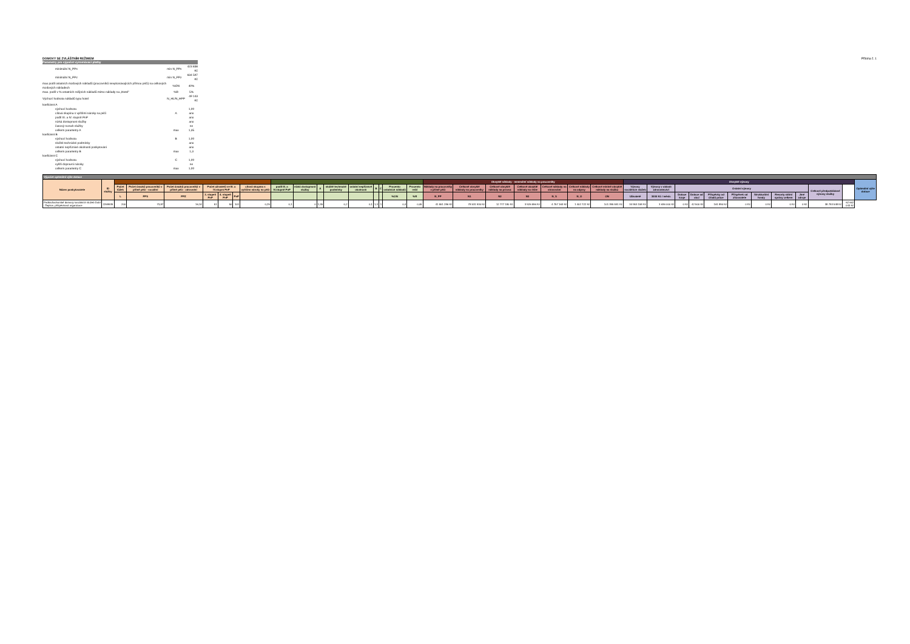DOMOVY SE ZVLÁŠTNÍM REŽIMEM Příloha č. 1
| Parametry pro výpočet vyrovnávací platby | | |
| minimální N_PPs | min N_PPs | 423 838 Kč |
| minimální N_PPz | min N_PPz | 634 597 Kč |
| max podíl ostatních mzdových nákladů (pracovníků nevykonávajících přímou péči) na celkových mzdových nákladech | %ON | 40% |
| max. podíl v % ostatních režijních nákladů mimo náklady na „Hotel" | %R | 5% |
| Výchozí hodnota nákladů typu hotel | N_HL/N_HPP | 49 143 Kč |
| koeficient A | | |
| výchozí hodnota | | 1,00 |
| cílová skupina s vyššími nároky na péči | A | ano |
| podíl III. a IV. stupně PnP | | ano |
| nízká dostupnost služby | | ano |
| časový rozsah služby | | ne |
| celkem parametry A | max | 1,35 |
| koeficient B | | |
| výchozí hodnota | B | 1,00 |
| složité technické podmínky | | ano |
| ostatní nepříznivé okolnosti poskytování | | ano |
| celkem parametry B | max | 1,3 |
| koeficient C | | |
| výchozí hodnota | C | 1,00 |
| vyšší dopravní nároky | | ne |
| celkem parametry C | max | 1,00 |
| Výpočet optimální výše dotace | | | | | | | | | | | | | | | | | | | | | | | | | | | | | | | | | | | | |
| Název poskytovatele | ID služby | | | | | | | | | | | | | | | | | Obvyklé náklady - minimální náklady na pracovníky | | | | | | | Obvyklé výnosy | | | | | | | | | | | Optimální výše dotace |
| | | Počet lůžek | Počet úvazků pracovníků v přímé péči - sociální | Počet úvazků pracovníků v přímé péči - zdravotní | Počet uživatelů ve III. a IV.stupni PnP | | | cílová skupina s vyššími nároky na péči | podíl III. a IV.stupně PnP | nízká dostupnost služby | A | složité technické podmínky | ostatní nepříznivé okolnosti | B | C | Procento ostatních nákladů | Procento režií | Náklady na pracovníky v přímé péči | Celkové obvyklé náklady na pracovníky | Celkové obvyklé náklady na provoz | Celkové obvyklé náklady na režie | Celkové náklady na stravování | Celkové náklady na odpisy | Celkové místně obvyklé náklady na službu | Výnosy sociálních služeb | Výnosy v oblasti zdravotnictví | Ostatní výnosy | | | | | | | Celkové předpokládané výnosy služby | | |
| | | L | PPS | PPZ | 3. stupeň PnP | 4. stupeň PnP | PnP | | | | | | | | | %ON | %R | N_PP | N1 | N2 | N3 | N_S | N_O | ON | Uživatelé | 3000 Kč / měsíc | Dotace kraje | Dotace od obcí | Příspěvky od úřadů práce | Příspěvek od zřizovatele | Strukturální fondy | Resorty státní správy celkem | Jiné zdroje | | | |
| Podkrušnohorské domovy sociálních služeb Dubí - Teplice, příspěvková organizace | 2269939 | 200 | 73,87 | 16,14 | 51 | 50 | 101 | 0,25 | 0,1 | 0 | 1,35 | 0,2 | 0,1 | 1,3 | 1 | 0,4 | 0,05 | 41 551 286 Kč | 78 531 930 Kč | 12 777 180 Kč | 3 926 596 Kč | 4 757 163 Kč | 1 402 722 Kč | 101 395 591 Kč | 34 953 158 Kč | 3 636 000 Kč | 0 Kč | 42 500 Kč | 161 890 Kč | 0 Kč | 0 Kč | 0 Kč | 0 Kč | 38 793 548 Kč | 62 602 043 Kč | |